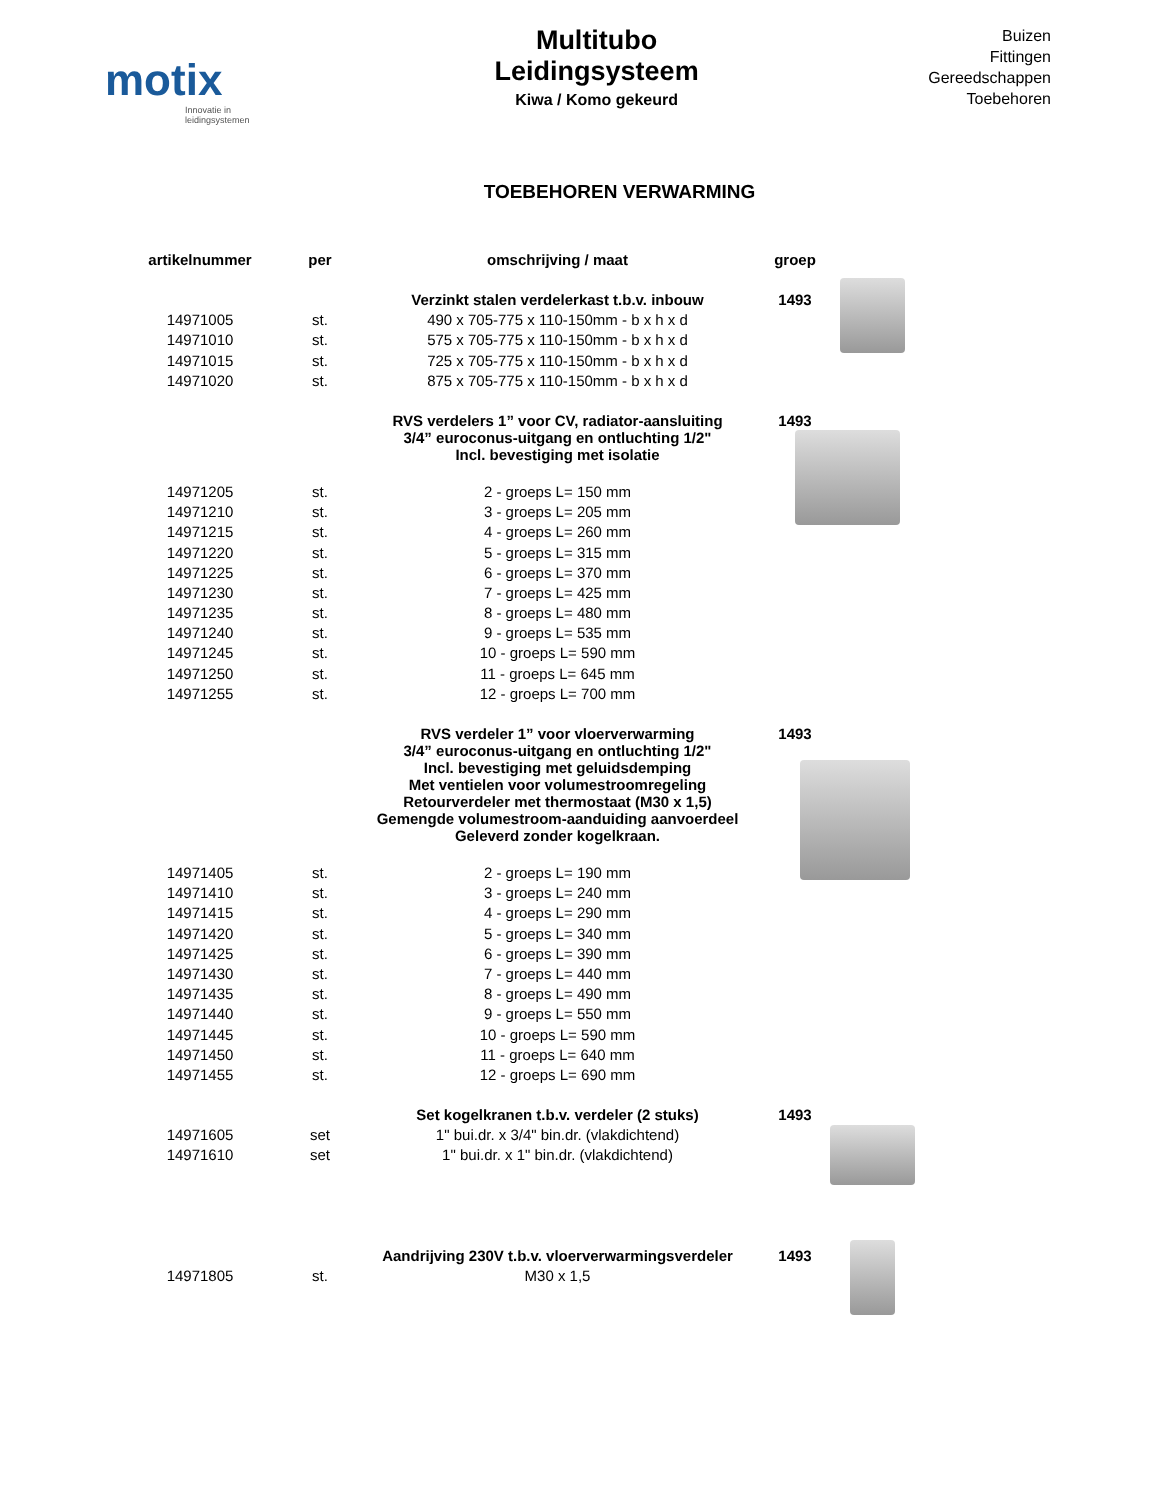motix
Innovatie in leidingsystemen
Multitubo
Leidingsysteem
Kiwa / Komo gekeurd
Buizen
Fittingen
Gereedschappen
Toebehoren
TOEBEHOREN VERWARMING
| artikelnummer | per | omschrijving / maat | groep |
| --- | --- | --- | --- |
| | | Verzinkt stalen verdelerkast t.b.v. inbouw | 1493 |
| 14971005 | st. | 490 x 705-775 x 110-150mm - b x h x d | |
| 14971010 | st. | 575 x 705-775 x 110-150mm - b x h x d | |
| 14971015 | st. | 725 x 705-775 x 110-150mm - b x h x d | |
| 14971020 | st. | 875 x 705-775 x 110-150mm - b x h x d | |
| | | RVS verdelers 1” voor CV, radiator-aansluiting 3/4” euroconus-uitgang en ontluchting 1/2" Incl. bevestiging met isolatie | 1493 |
| 14971205 | st. | 2 - groeps L= 150 mm | |
| 14971210 | st. | 3 - groeps L= 205 mm | |
| 14971215 | st. | 4 - groeps L= 260 mm | |
| 14971220 | st. | 5 - groeps L= 315 mm | |
| 14971225 | st. | 6 - groeps L= 370 mm | |
| 14971230 | st. | 7 - groeps L= 425 mm | |
| 14971235 | st. | 8 - groeps L= 480 mm | |
| 14971240 | st. | 9 - groeps L= 535 mm | |
| 14971245 | st. | 10 - groeps L= 590 mm | |
| 14971250 | st. | 11 - groeps L= 645 mm | |
| 14971255 | st. | 12 - groeps L= 700 mm | |
| | | RVS verdeler 1” voor vloerverwarming 3/4” euroconus-uitgang en ontluchting 1/2" Incl. bevestiging met geluidsdemping Met ventielen voor volumestroomregeling Retourverdeler met thermostaat (M30 x 1,5) Gemengde volumestroom-aanduiding aanvoerdeel Geleverd zonder kogelkraan. | 1493 |
| 14971405 | st. | 2 - groeps L= 190 mm | |
| 14971410 | st. | 3 - groeps L= 240 mm | |
| 14971415 | st. | 4 - groeps L= 290 mm | |
| 14971420 | st. | 5 - groeps L= 340 mm | |
| 14971425 | st. | 6 - groeps L= 390 mm | |
| 14971430 | st. | 7 - groeps L= 440 mm | |
| 14971435 | st. | 8 - groeps L= 490 mm | |
| 14971440 | st. | 9 - groeps L= 550 mm | |
| 14971445 | st. | 10 - groeps L= 590 mm | |
| 14971450 | st. | 11 - groeps L= 640 mm | |
| 14971455 | st. | 12 - groeps L= 690 mm | |
| | | Set kogelkranen t.b.v. verdeler (2 stuks) | 1493 |
| 14971605 | set | 1" bui.dr. x 3/4" bin.dr. (vlakdichtend) | |
| 14971610 | set | 1" bui.dr. x 1" bin.dr. (vlakdichtend) | |
| | | Aandrijving 230V t.b.v. vloerverwarmingsverdeler | 1493 |
| 14971805 | st. | M30 x 1,5 | |